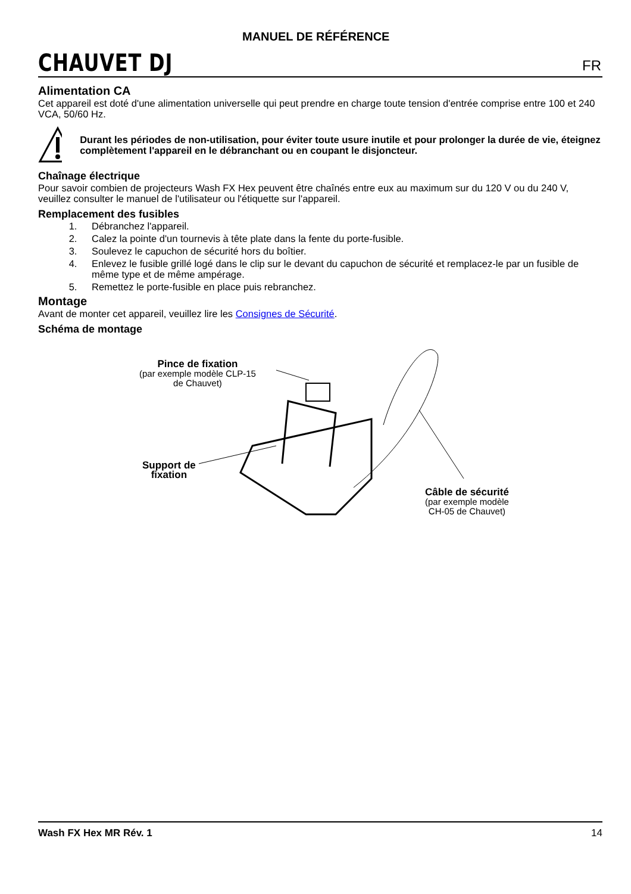CHAUVET DJ
MANUEL DE RÉFÉRENCE
FR
Alimentation CA
Cet appareil est doté d'une alimentation universelle qui peut prendre en charge toute tension d'entrée comprise entre 100 et 240 VCA, 50/60 Hz.
Durant les périodes de non-utilisation, pour éviter toute usure inutile et pour prolonger la durée de vie, éteignez complètement l'appareil en le débranchant ou en coupant le disjoncteur.
Chaînage électrique
Pour savoir combien de projecteurs Wash FX Hex peuvent être chaînés entre eux au maximum sur du 120 V ou du 240 V, veuillez consulter le manuel de l'utilisateur ou l'étiquette sur l'appareil.
Remplacement des fusibles
1. Débranchez l'appareil.
2. Calez la pointe d'un tournevis à tête plate dans la fente du porte-fusible.
3. Soulevez le capuchon de sécurité hors du boîtier.
4. Enlevez le fusible grillé logé dans le clip sur le devant du capuchon de sécurité et remplacez-le par un fusible de même type et de même ampérage.
5. Remettez le porte-fusible en place puis rebranchez.
Montage
Avant de monter cet appareil, veuillez lire les Consignes de Sécurité.
Schéma de montage
Pince de fixation
(par exemple modèle CLP-15
de Chauvet)
Support de
fixation
Câble de sécurité
(par exemple modèle
CH-05 de Chauvet)
Wash FX Hex MR Rév. 1 14